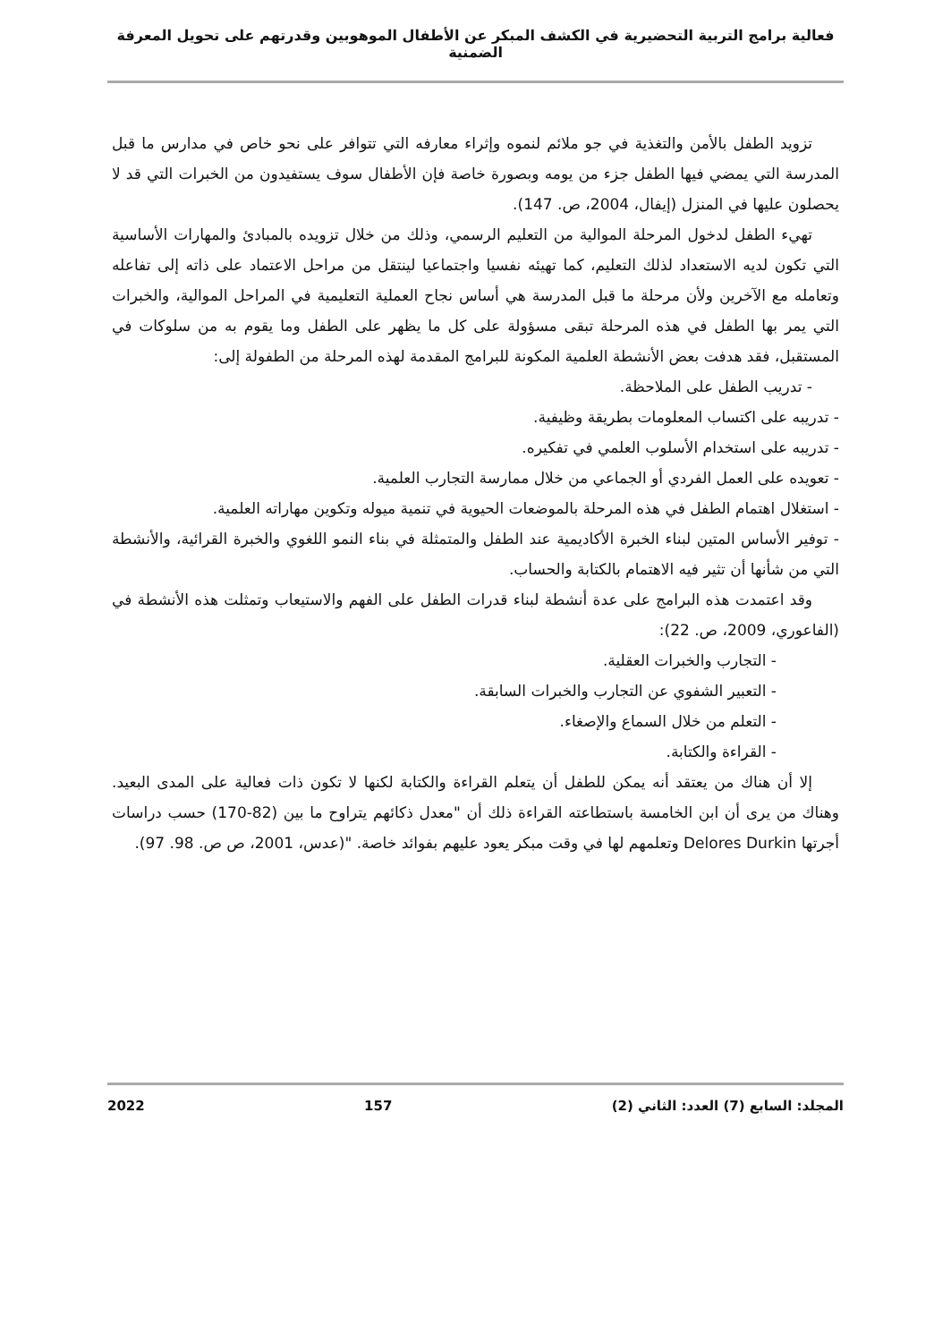فعالية برامج التربية التحضيرية في الكشف المبكر عن الأطفال الموهوبين وقدرتهم على تحويل المعرفة الضمنية
تزويد الطفل بالأمن والتغذية في جو ملائم لنموه وإثراء معارفه التي تتوافر على نحو خاص في مدارس ما قبل المدرسة التي يمضي فيها الطفل جزء من يومه وبصورة خاصة فإن الأطفال سوف يستفيدون من الخبرات التي قد لا يحصلون عليها في المنزل (إيفال، 2004، ص. 147).
تهيء الطفل لدخول المرحلة الموالية من التعليم الرسمي، وذلك من خلال تزويده بالمبادئ والمهارات الأساسية التي تكون لديه الاستعداد لذلك التعليم، كما تهيئه نفسيا واجتماعيا لينتقل من مراحل الاعتماد على ذاته إلى تفاعله وتعامله مع الآخرين ولأن مرحلة ما قبل المدرسة هي أساس نجاح العملية التعليمية في المراحل الموالية، والخبرات التي يمر بها الطفل في هذه المرحلة تبقى مسؤولة على كل ما يظهر على الطفل وما يقوم به من سلوكات في المستقبل، فقد هدفت بعض الأنشطة العلمية المكونة للبرامج المقدمة لهذه المرحلة من الطفولة إلى:
- تدريب الطفل على الملاحظة.
- تدريبه على اكتساب المعلومات بطريقة وظيفية.
- تدريبه على استخدام الأسلوب العلمي في تفكيره.
- تعويده على العمل الفردي أو الجماعي من خلال ممارسة التجارب العلمية.
- استغلال اهتمام الطفل في هذه المرحلة بالموضعات الحيوية في تنمية ميوله وتكوين مهاراته العلمية.
- توفير الأساس المتين لبناء الخبرة الأكاديمية عند الطفل والمتمثلة في بناء النمو اللغوي والخبرة القرائية، والأنشطة التي من شأنها أن تثير فيه الاهتمام بالكتابة والحساب.
وقد اعتمدت هذه البرامج على عدة أنشطة لبناء قدرات الطفل على الفهم والاستيعاب وتمثلت هذه الأنشطة في (الفاعوري، 2009، ص. 22):
- التجارب والخبرات العقلية.
- التعبير الشفوي عن التجارب والخبرات السابقة.
- التعلم من خلال السماع والإصغاء.
- القراءة والكتابة.
إلا أن هناك من يعتقد أنه يمكن للطفل أن يتعلم القراءة والكتابة لكنها لا تكون ذات فعالية على المدى البعيد. وهناك من يرى أن ابن الخامسة باستطاعته القراءة ذلك أن "معدل ذكائهم يتراوح ما بين (82-170) حسب دراسات أجرتها Delores Durkin وتعلمهم لها في وقت مبكر يعود عليهم بفوائد خاصة. "(عدس، 2001، ص ص. 98. 97).
المجلد: السابع (7) العدد: الثاني (2) 157 2022